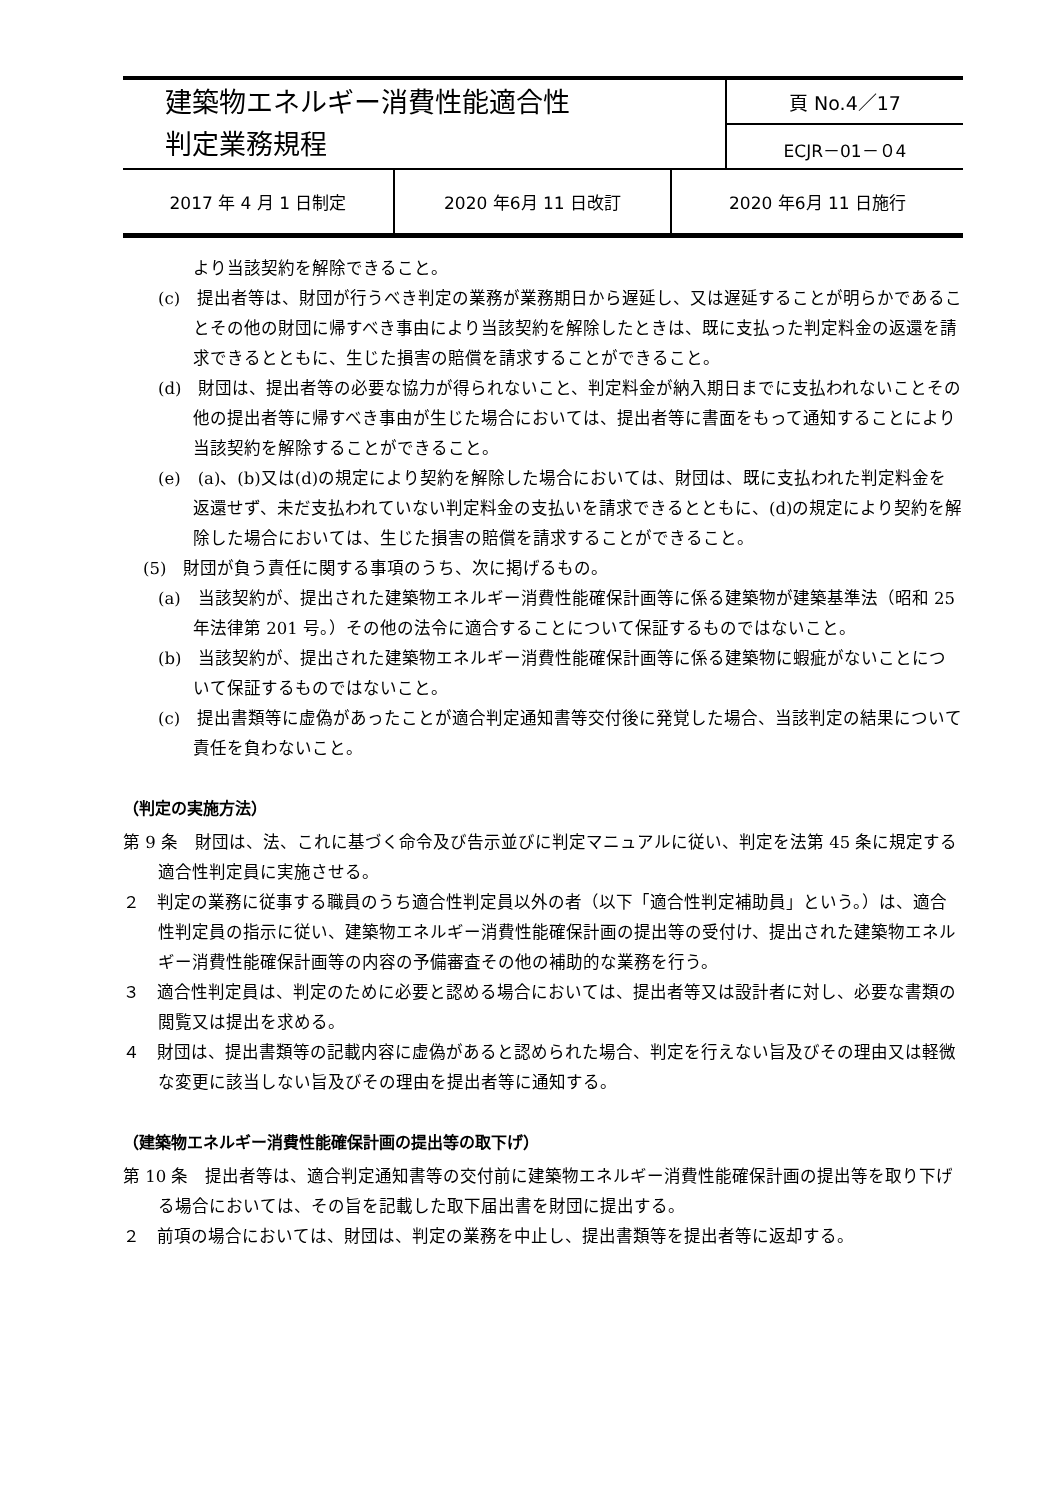| 建築物エネルギー消費性能適合性 判定業務規程 | 頁 No.4／17 |
| | ECJR－01－０4 |
| 2017 年 4 月 1 日制定 | 2020 年6月 11 日改訂 | 2020 年6月 11 日施行 |
より当該契約を解除できること。
(c)　提出者等は、財団が行うべき判定の業務が業務期日から遅延し、又は遅延することが明らかであることその他の財団に帰すべき事由により当該契約を解除したときは、既に支払った判定料金の返還を請求できるとともに、生じた損害の賠償を請求することができること。
(d)　財団は、提出者等の必要な協力が得られないこと、判定料金が納入期日までに支払われないことその他の提出者等に帰すべき事由が生じた場合においては、提出者等に書面をもって通知することにより当該契約を解除することができること。
(e)　(a)、(b)又は(d)の規定により契約を解除した場合においては、財団は、既に支払われた判定料金を返還せず、未だ支払われていない判定料金の支払いを請求できるとともに、(d)の規定により契約を解除した場合においては、生じた損害の賠償を請求することができること。
(5)　財団が負う責任に関する事項のうち、次に掲げるもの。
(a)　当該契約が、提出された建築物エネルギー消費性能確保計画等に係る建築物が建築基準法（昭和 25 年法律第 201 号。）その他の法令に適合することについて保証するものではないこと。
(b)　当該契約が、提出された建築物エネルギー消費性能確保計画等に係る建築物に蝦疵がないことについて保証するものではないこと。
(c)　提出書類等に虚偽があったことが適合判定通知書等交付後に発覚した場合、当該判定の結果について責任を負わないこと。
（判定の実施方法）
第 9 条　財団は、法、これに基づく命令及び告示並びに判定マニュアルに従い、判定を法第 45 条に規定する適合性判定員に実施させる。
２　判定の業務に従事する職員のうち適合性判定員以外の者（以下「適合性判定補助員」という。）は、適合性判定員の指示に従い、建築物エネルギー消費性能確保計画の提出等の受付け、提出された建築物エネルギー消費性能確保計画等の内容の予備審査その他の補助的な業務を行う。
３　適合性判定員は、判定のために必要と認める場合においては、提出者等又は設計者に対し、必要な書類の閲覧又は提出を求める。
４　財団は、提出書類等の記載内容に虚偽があると認められた場合、判定を行えない旨及びその理由又は軽微な変更に該当しない旨及びその理由を提出者等に通知する。
（建築物エネルギー消費性能確保計画の提出等の取下げ）
第 10 条　提出者等は、適合判定通知書等の交付前に建築物エネルギー消費性能確保計画の提出等を取り下げる場合においては、その旨を記載した取下届出書を財団に提出する。
２　前項の場合においては、財団は、判定の業務を中止し、提出書類等を提出者等に返却する。